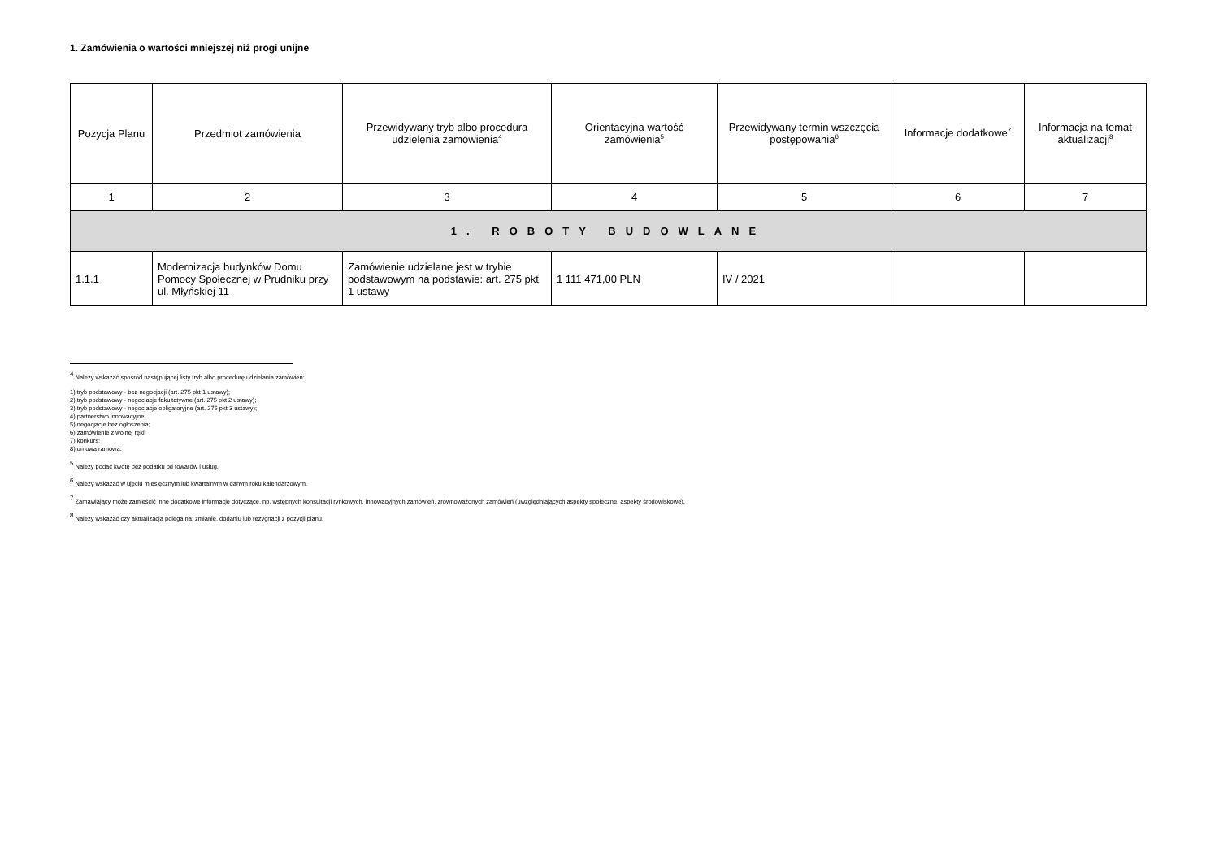1. Zamówienia o wartości mniejszej niż progi unijne
| Pozycja Planu | Przedmiot zamówienia | Przewidywany tryb albo procedura udzielenia zamówienia<sup>4</sup> | Orientacyjna wartość zamówienia<sup>5</sup> | Przewidywany termin wszczęcia postępowania<sup>6</sup> | Informacje dodatkowe<sup>7</sup> | Informacja na temat aktualizacji<sup>8</sup> |
| --- | --- | --- | --- | --- | --- | --- |
| 1 | 2 | 3 | 4 | 5 | 6 | 7 |
| 1. ROBOTY BUDOWLANE | | | | | | |
| 1.1.1 | Modernizacja budynków Domu Pomocy Społecznej w Prudniku przy ul. Młyńskiej 11 | Zamówienie udzielane jest w trybie podstawowym na podstawie: art. 275 pkt 1 ustawy | 1 111 471,00 PLN | IV / 2021 | | |
<sup>4</sup> Należy wskazać spośród następującej listy tryb albo procedurę udzielania zamówień:
1) tryb podstawowy - bez negocjacji (art. 275 pkt 1 ustawy);
2) tryb podstawowy - negocjacje fakultatywne (art. 275 pkt 2 ustawy);
3) tryb podstawowy - negocjacje obligatoryjne (art. 275 pkt 3 ustawy);
4) partnerstwo innowacyjne;
5) negocjacje bez ogłoszenia;
6) zamówienie z wolnej ręki;
7) konkurs;
8) umowa ramowa.
<sup>5</sup> Należy podać kwotę bez podatku od towarów i usług.
<sup>6</sup> Należy wskazać w ujęciu miesięcznym lub kwartalnym w danym roku kalendarzowym.
<sup>7</sup> Zamawiający może zamieścić inne dodatkowe informacje dotyczące, np. wstępnych konsultacji rynkowych, innowacyjnych zamówień, zrównoważonych zamówień (uwzględniających aspekty społeczne, aspekty środowiskowe).
<sup>8</sup> Należy wskazać czy aktualizacja polega na: zmianie, dodaniu lub rezygnacji z pozycji planu.